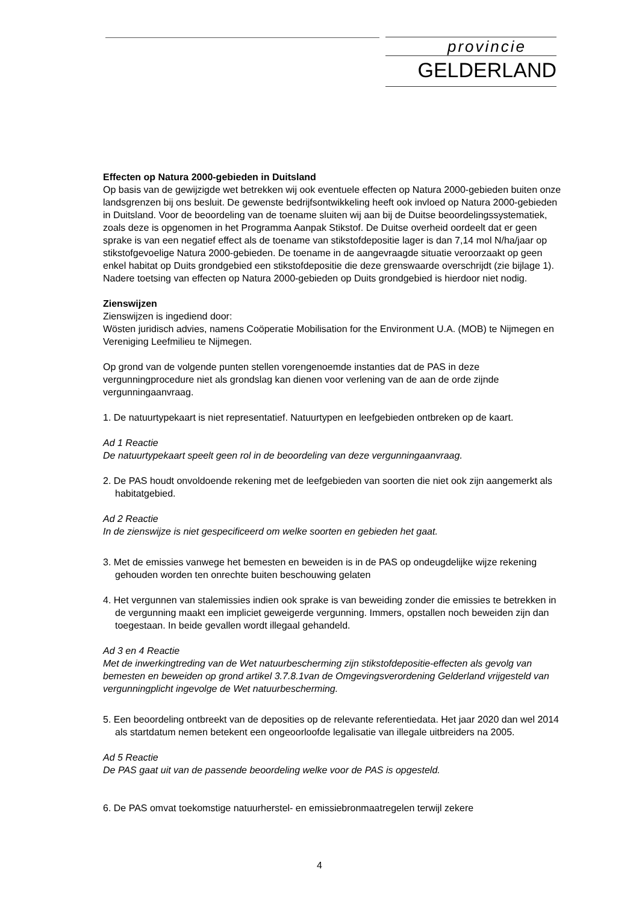provincie
GELDERLAND
Effecten op Natura 2000-gebieden in Duitsland
Op basis van de gewijzigde wet betrekken wij ook eventuele effecten op Natura 2000-gebieden buiten onze landsgrenzen bij ons besluit. De gewenste bedrijfsontwikkeling heeft ook invloed op Natura 2000-gebieden in Duitsland. Voor de beoordeling van de toename sluiten wij aan bij de Duitse beoordelingssystematiek, zoals deze is opgenomen in het Programma Aanpak Stikstof. De Duitse overheid oordeelt dat er geen sprake is van een negatief effect als de toename van stikstofdepositie lager is dan 7,14 mol N/ha/jaar op stikstofgevoelige Natura 2000-gebieden. De toename in de aangevraagde situatie veroorzaakt op geen enkel habitat op Duits grondgebied een stikstofdepositie die deze grenswaarde overschrijdt (zie bijlage 1). Nadere toetsing van effecten op Natura 2000-gebieden op Duits grondgebied is hierdoor niet nodig.
Zienswijzen
Zienswijzen is ingediend door:
Wösten juridisch advies, namens Coöperatie Mobilisation for the Environment U.A. (MOB) te Nijmegen en Vereniging Leefmilieu te Nijmegen.
Op grond van de volgende punten stellen vorengenoemde instanties dat de PAS in deze vergunningprocedure niet als grondslag kan dienen voor verlening van de aan de orde zijnde vergunningaanvraag.
1. De natuurtypekaart is niet representatief. Natuurtypen en leefgebieden ontbreken op de kaart.
Ad 1 Reactie
De natuurtypekaart speelt geen rol in de beoordeling van deze vergunningaanvraag.
2. De PAS houdt onvoldoende rekening met de leefgebieden van soorten die niet ook zijn aangemerkt als habitatgebied.
Ad 2 Reactie
In de zienswijze is niet gespecificeerd om welke soorten en gebieden het gaat.
3. Met de emissies vanwege het bemesten en beweiden is in de PAS op ondeugdelijke wijze rekening gehouden worden ten onrechte buiten beschouwing gelaten
4. Het vergunnen van stalemissies indien ook sprake is van beweiding zonder die emissies te betrekken in de vergunning maakt een impliciet geweigerde vergunning. Immers, opstallen noch beweiden zijn dan toegestaan. In beide gevallen wordt illegaal gehandeld.
Ad 3 en 4 Reactie
Met de inwerkingtreding van de Wet natuurbescherming zijn stikstofdepositie-effecten als gevolg van bemesten en beweiden op grond artikel 3.7.8.1van de Omgevingsverordening Gelderland vrijgesteld van vergunningplicht ingevolge de Wet natuurbescherming.
5. Een beoordeling ontbreekt van de deposities op de relevante referentiedata. Het jaar 2020 dan wel 2014 als startdatum nemen betekent een ongeoorloofde legalisatie van illegale uitbreiders na 2005.
Ad 5 Reactie
De PAS gaat uit van de passende beoordeling welke voor de PAS is opgesteld.
6. De PAS omvat toekomstige natuurherstel- en emissiebronmaatregelen terwijl zekere
4